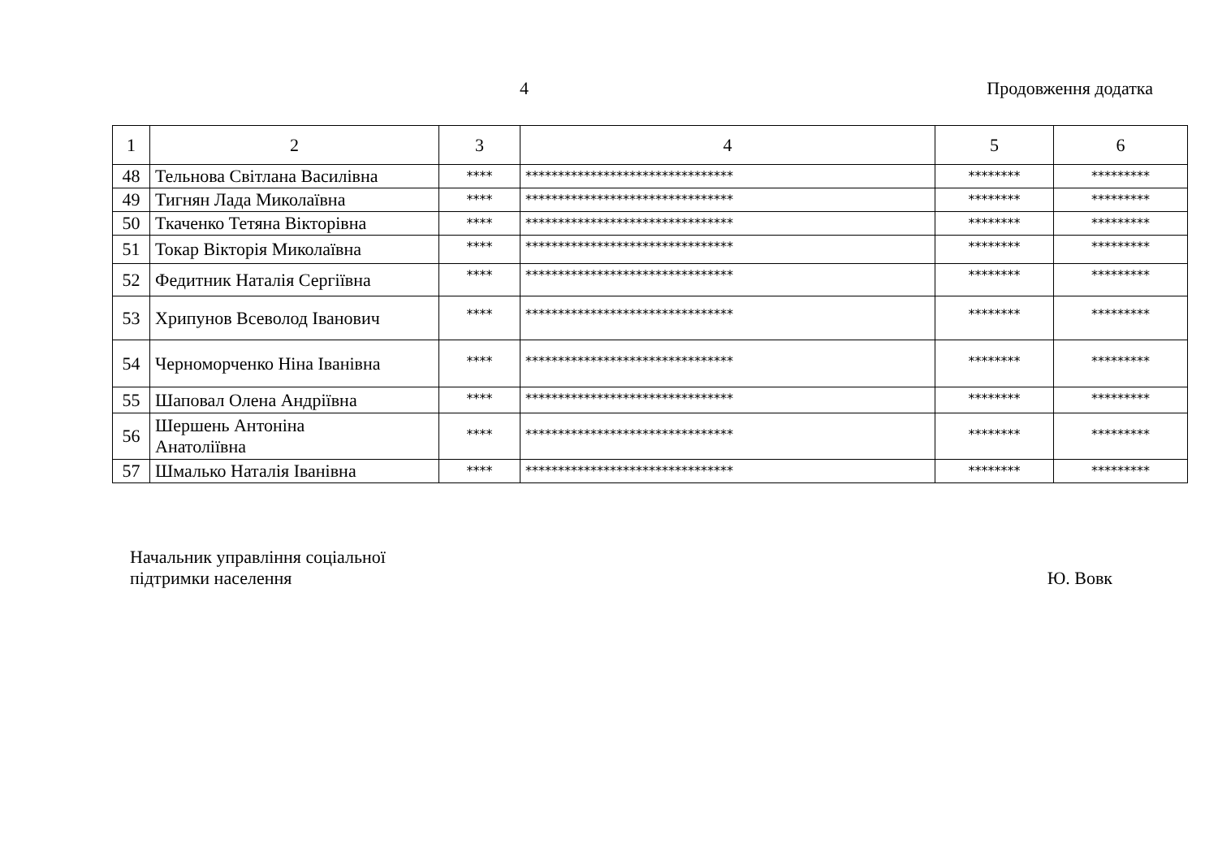4 Продовження додатка
| 1 | 2 | 3 | 4 | 5 | 6 |
| 48 | Тельнова Світлана Василівна | **** | ******************************** | ******** | ********* |
| 49 | Тигнян Лада Миколаївна | **** | ******************************** | ******** | ********* |
| 50 | Ткаченко Тетяна Вікторівна | **** | ******************************** | ******** | ********* |
| 51 | Токар Вікторія Миколаївна | **** | ******************************** | ******** | ********* |
| 52 | Федитник Наталія Сергіївна | **** | ******************************** | ******** | ********* |
| 53 | Хрипунов Всеволод Іванович | **** | ******************************** | ******** | ********* |
| 54 | Черноморченко Ніна Іванівна | **** | ******************************** | ******** | ********* |
| 55 | Шаповал Олена Андріївна | **** | ******************************** | ******** | ********* |
| 56 | Шершень Антоніна Анатоліївна | **** | ******************************** | ******** | ********* |
| 57 | Шмалько Наталія Іванівна | **** | ******************************** | ******** | ********* |
Начальник управління соціальної
підтримки населення
Ю. Вовк